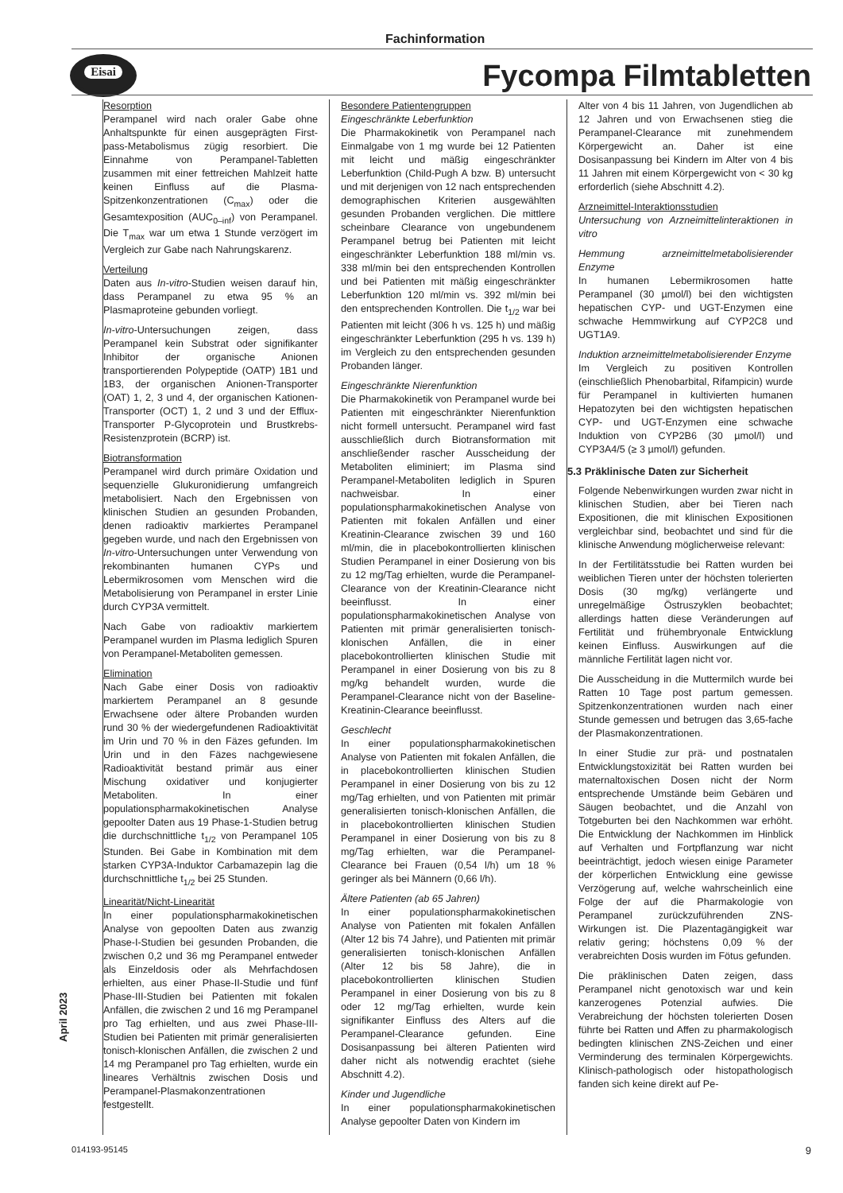Fachinformation
Eisai Fycompa Filmtabletten
April 2023
Resorption
Perampanel wird nach oraler Gabe ohne Anhaltspunkte für einen ausgeprägten First-pass-Metabolismus zügig resorbiert. Die Einnahme von Perampanel-Tabletten zusammen mit einer fettreichen Mahlzeit hatte keinen Einfluss auf die Plasma-Spitzenkonzentrationen (C<sub>max</sub>) oder die Gesamtexposition (AUC<sub>0–inf</sub>) von Perampanel. Die T<sub>max</sub> war um etwa 1 Stunde verzögert im Vergleich zur Gabe nach Nahrungskarenz.
Verteilung
Daten aus In-vitro-Studien weisen darauf hin, dass Perampanel zu etwa 95 % an Plasmaproteine gebunden vorliegt.
In-vitro-Untersuchungen zeigen, dass Perampanel kein Substrat oder signifikanter Inhibitor der organische Anionen transportierenden Polypeptide (OATP) 1B1 und 1B3, der organischen Anionen-Transporter (OAT) 1, 2, 3 und 4, der organischen Kationen-Transporter (OCT) 1, 2 und 3 und der Efflux-Transporter P-Glycoprotein und Brustkrebs-Resistenzprotein (BCRP) ist.
Biotransformation
Perampanel wird durch primäre Oxidation und sequenzielle Glukuronidierung umfangreich metabolisiert. Nach den Ergebnissen von klinischen Studien an gesunden Probanden, denen radioaktiv markiertes Perampanel gegeben wurde, und nach den Ergebnissen von In-vitro-Untersuchungen unter Verwendung von rekombinanten humanen CYPs und Lebermikrosomen vom Menschen wird die Metabolisierung von Perampanel in erster Linie durch CYP3A vermittelt.
Nach Gabe von radioaktiv markiertem Perampanel wurden im Plasma lediglich Spuren von Perampanel-Metaboliten gemessen.
Elimination
Nach Gabe einer Dosis von radioaktiv markiertem Perampanel an 8 gesunde Erwachsene oder ältere Probanden wurden rund 30 % der wiedergefundenen Radioaktivität im Urin und 70 % in den Fäzes gefunden. Im Urin und in den Fäzes nachgewiesene Radioaktivität bestand primär aus einer Mischung oxidativer und konjugierter Metaboliten. In einer populationspharmakokinetischen Analyse gepoolter Daten aus 19 Phase-1-Studien betrug die durchschnittliche t<sub>1/2</sub> von Perampanel 105 Stunden. Bei Gabe in Kombination mit dem starken CYP3A-Induktor Carbamazepin lag die durchschnittliche t<sub>1/2</sub> bei 25 Stunden.
Linearität/Nicht-Linearität
In einer populationspharmakokinetischen Analyse von gepoolten Daten aus zwanzig Phase-I-Studien bei gesunden Probanden, die zwischen 0,2 und 36 mg Perampanel entweder als Einzeldosis oder als Mehrfachdosen erhielten, aus einer Phase-II-Studie und fünf Phase-III-Studien bei Patienten mit fokalen Anfällen, die zwischen 2 und 16 mg Perampanel pro Tag erhielten, und aus zwei Phase-III-Studien bei Patienten mit primär generalisierten tonisch-klonischen Anfällen, die zwischen 2 und 14 mg Perampanel pro Tag erhielten, wurde ein lineares Verhältnis zwischen Dosis und Perampanel-Plasmakonzentrationen festgestellt.
Besondere Patientengruppen
Eingeschränkte Leberfunktion
Die Pharmakokinetik von Perampanel nach Einmalgabe von 1 mg wurde bei 12 Patienten mit leicht und mäßig eingeschränkter Leberfunktion (Child-Pugh A bzw. B) untersucht und mit derjenigen von 12 nach entsprechenden demographischen Kriterien ausgewählten gesunden Probanden verglichen. Die mittlere scheinbare Clearance von ungebundenem Perampanel betrug bei Patienten mit leicht eingeschränkter Leberfunktion 188 ml/min vs. 338 ml/min bei den entsprechenden Kontrollen und bei Patienten mit mäßig eingeschränkter Leberfunktion 120 ml/min vs. 392 ml/min bei den entsprechenden Kontrollen. Die t<sub>1/2</sub> war bei Patienten mit leicht (306 h vs. 125 h) und mäßig eingeschränkter Leberfunktion (295 h vs. 139 h) im Vergleich zu den entsprechenden gesunden Probanden länger.
Eingeschränkte Nierenfunktion
Die Pharmakokinetik von Perampanel wurde bei Patienten mit eingeschränkter Nierenfunktion nicht formell untersucht. Perampanel wird fast ausschließlich durch Biotransformation mit anschließender rascher Ausscheidung der Metaboliten eliminiert; im Plasma sind Perampanel-Metaboliten lediglich in Spuren nachweisbar. In einer populationspharmakokinetischen Analyse von Patienten mit fokalen Anfällen und einer Kreatinin-Clearance zwischen 39 und 160 ml/min, die in placebokontrollierten klinischen Studien Perampanel in einer Dosierung von bis zu 12 mg/Tag erhielten, wurde die Perampanel-Clearance von der Kreatinin-Clearance nicht beeinflusst. In einer populationspharmakokinetischen Analyse von Patienten mit primär generalisierten tonisch-klonischen Anfällen, die in einer placebokontrollierten klinischen Studie mit Perampanel in einer Dosierung von bis zu 8 mg/kg behandelt wurden, wurde die Perampanel-Clearance nicht von der Baseline-Kreatinin-Clearance beeinflusst.
Geschlecht
In einer populationspharmakokinetischen Analyse von Patienten mit fokalen Anfällen, die in placebokontrollierten klinischen Studien Perampanel in einer Dosierung von bis zu 12 mg/Tag erhielten, und von Patienten mit primär generalisierten tonisch-klonischen Anfällen, die in placebokontrollierten klinischen Studien Perampanel in einer Dosierung von bis zu 8 mg/Tag erhielten, war die Perampanel-Clearance bei Frauen (0,54 l/h) um 18 % geringer als bei Männern (0,66 l/h).
Ältere Patienten (ab 65 Jahren)
In einer populationspharmakokinetischen Analyse von Patienten mit fokalen Anfällen (Alter 12 bis 74 Jahre), und Patienten mit primär generalisierten tonisch-klonischen Anfällen (Alter 12 bis 58 Jahre), die in placebokontrollierten klinischen Studien Perampanel in einer Dosierung von bis zu 8 oder 12 mg/Tag erhielten, wurde kein signifikanter Einfluss des Alters auf die Perampanel-Clearance gefunden. Eine Dosisanpassung bei älteren Patienten wird daher nicht als notwendig erachtet (siehe Abschnitt 4.2).
Kinder und Jugendliche
In einer populationspharmakokinetischen Analyse gepoolter Daten von Kindern im
Alter von 4 bis 11 Jahren, von Jugendlichen ab 12 Jahren und von Erwachsenen stieg die Perampanel-Clearance mit zunehmendem Körpergewicht an. Daher ist eine Dosisanpassung bei Kindern im Alter von 4 bis 11 Jahren mit einem Körpergewicht von < 30 kg erforderlich (siehe Abschnitt 4.2).
Arzneimittel-Interaktionsstudien
Untersuchung von Arzneimittelinteraktionen in vitro
Hemmung arzneimittelmetabolisierender Enzyme
In humanen Lebermikrosomen hatte Perampanel (30 µmol/l) bei den wichtigsten hepatischen CYP- und UGT-Enzymen eine schwache Hemmwirkung auf CYP2C8 und UGT1A9.
Induktion arzneimittelmetabolisierender Enzyme
Im Vergleich zu positiven Kontrollen (einschließlich Phenobarbital, Rifampicin) wurde für Perampanel in kultivierten humanen Hepatozyten bei den wichtigsten hepatischen CYP- und UGT-Enzymen eine schwache Induktion von CYP2B6 (30 µmol/l) und CYP3A4/5 (≥ 3 µmol/l) gefunden.
5.3 Präklinische Daten zur Sicherheit
Folgende Nebenwirkungen wurden zwar nicht in klinischen Studien, aber bei Tieren nach Expositionen, die mit klinischen Expositionen vergleichbar sind, beobachtet und sind für die klinische Anwendung möglicherweise relevant:
In der Fertilitätsstudie bei Ratten wurden bei weiblichen Tieren unter der höchsten tolerierten Dosis (30 mg/kg) verlängerte und unregelmäßige Östruszyklen beobachtet; allerdings hatten diese Veränderungen auf Fertilität und frühembryonale Entwicklung keinen Einfluss. Auswirkungen auf die männliche Fertilität lagen nicht vor.
Die Ausscheidung in die Muttermilch wurde bei Ratten 10 Tage post partum gemessen. Spitzenkonzentrationen wurden nach einer Stunde gemessen und betrugen das 3,65-fache der Plasmakonzentrationen.
In einer Studie zur prä- und postnatalen Entwicklungstoxizität bei Ratten wurden bei maternaltoxischen Dosen nicht der Norm entsprechende Umstände beim Gebären und Säugen beobachtet, und die Anzahl von Totgeburten bei den Nachkommen war erhöht. Die Entwicklung der Nachkommen im Hinblick auf Verhalten und Fortpflanzung war nicht beeinträchtigt, jedoch wiesen einige Parameter der körperlichen Entwicklung eine gewisse Verzögerung auf, welche wahrscheinlich eine Folge der auf die Pharmakologie von Perampanel zurückzuführenden ZNS-Wirkungen ist. Die Plazentagängigkeit war relativ gering; höchstens 0,09 % der verabreichten Dosis wurden im Fötus gefunden.
Die präklinischen Daten zeigen, dass Perampanel nicht genotoxisch war und kein kanzerogenes Potenzial aufwies. Die Verabreichung der höchsten tolerierten Dosen führte bei Ratten und Affen zu pharmakologisch bedingten klinischen ZNS-Zeichen und einer Verminderung des terminalen Körpergewichts. Klinisch-pathologisch oder histopathologisch fanden sich keine direkt auf Pe-
014193-95145 9